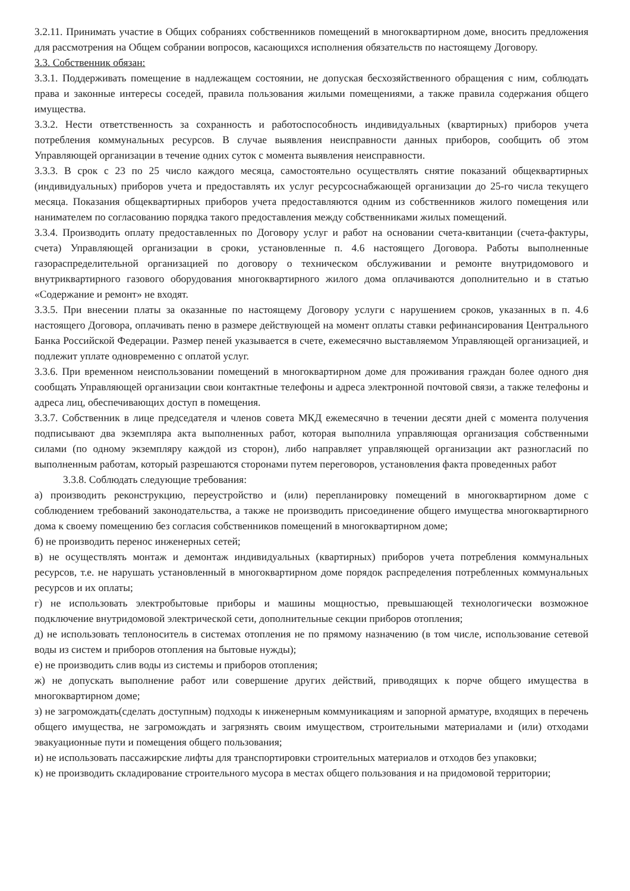3.2.11. Принимать участие в Общих собраниях собственников помещений в многоквартирном доме, вносить предложения для рассмотрения на Общем собрании вопросов, касающихся исполнения обязательств по настоящему Договору.
3.3. Собственник обязан:
3.3.1. Поддерживать помещение в надлежащем состоянии, не допуская бесхозяйственного обращения с ним, соблюдать права и законные интересы соседей, правила пользования жилыми помещениями, а также правила содержания общего имущества.
3.3.2. Нести ответственность за сохранность и работоспособность индивидуальных (квартирных) приборов учета потребления коммунальных ресурсов. В случае выявления неисправности данных приборов, сообщить об этом Управляющей организации в течение одних суток с момента выявления неисправности.
3.3.3. В срок с 23 по 25 число каждого месяца, самостоятельно осуществлять снятие показаний общеквартирных (индивидуальных) приборов учета и предоставлять их услуг ресурсоснабжающей организации до 25-го числа текущего месяца. Показания общеквартирных приборов учета предоставляются одним из собственников жилого помещения или нанимателем по согласованию порядка такого предоставления между собственниками жилых помещений.
3.3.4. Производить оплату предоставленных по Договору услуг и работ на основании счета-квитанции (счета-фактуры, счета) Управляющей организации в сроки, установленные п. 4.6 настоящего Договора. Работы выполненные газораспределительной организацией по договору о техническом обслуживании и ремонте внутридомового и внутриквартирного газового оборудования многоквартирного жилого дома оплачиваются дополнительно и в статью «Содержание и ремонт» не входят.
3.3.5. При внесении платы за оказанные по настоящему Договору услуги с нарушением сроков, указанных в п. 4.6 настоящего Договора, оплачивать пеню в размере действующей на момент оплаты ставки рефинансирования Центрального Банка Российской Федерации. Размер пеней указывается в счете, ежемесячно выставляемом Управляющей организацией, и подлежит уплате одновременно с оплатой услуг.
3.3.6. При временном неиспользовании помещений в многоквартирном доме для проживания граждан более одного дня сообщать Управляющей организации свои контактные телефоны и адреса электронной почтовой связи, а также телефоны и адреса лиц, обеспечивающих доступ в помещения.
3.3.7. Собственник в лице председателя и членов совета МКД ежемесячно в течении десяти дней с момента получения подписывают два экземпляра акта выполненных работ, которая выполнила управляющая организация собственными силами (по одному экземпляру каждой из сторон), либо направляет управляющей организации акт разногласий по выполненным работам, который разрешаются сторонами путем переговоров, установления факта проведенных работ
3.3.8. Соблюдать следующие требования:
а) производить реконструкцию, переустройство и (или) перепланировку помещений в многоквартирном доме с соблюдением требований законодательства, а также не производить присоединение общего имущества многоквартирного дома к своему помещению без согласия собственников помещений в многоквартирном доме;
б) не производить перенос инженерных сетей;
в) не осуществлять монтаж и демонтаж индивидуальных (квартирных) приборов учета потребления коммунальных ресурсов, т.е. не нарушать установленный в многоквартирном доме порядок распределения потребленных коммунальных ресурсов и их оплаты;
г) не использовать электробытовые приборы и машины мощностью, превышающей технологически возможное подключение внутридомовой электрической сети, дополнительные секции приборов отопления;
д) не использовать теплоноситель в системах отопления не по прямому назначению (в том числе, использование сетевой воды из систем и приборов отопления на бытовые нужды);
е) не производить слив воды из системы и приборов отопления;
ж) не допускать выполнение работ или совершение других действий, приводящих к порче общего имущества в многоквартирном доме;
з) не загромождать(сделать доступным) подходы к инженерным коммуникациям и запорной арматуре, входящих в перечень общего имущества, не загромождать и загрязнять своим имуществом, строительными материалами и (или) отходами эвакуационные пути и помещения общего пользования;
и) не использовать пассажирские лифты для транспортировки строительных материалов и отходов без упаковки;
к) не производить складирование строительного мусора в местах общего пользования и на придомовой территории;